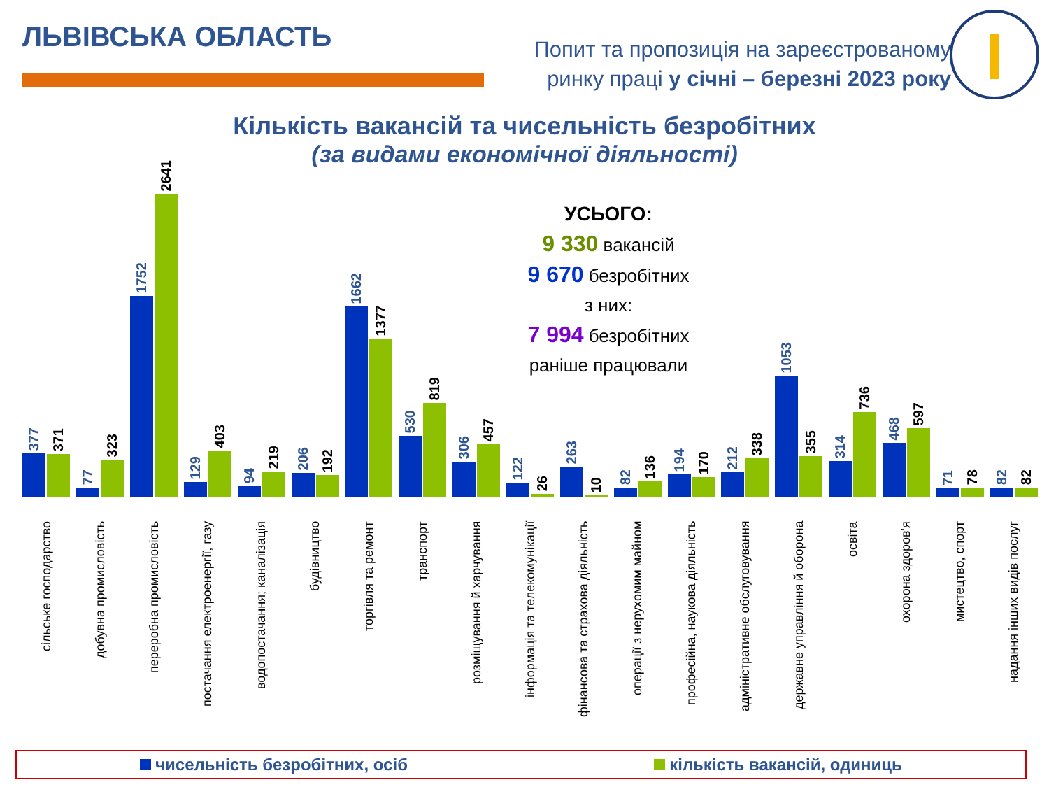ЛЬВІВСЬКА ОБЛАСТЬ
Попит та пропозиція на зареєстрованому
ринку праці у січні – березні 2023 року
Кількість вакансій та чисельність безробітних
(за видами економічної діяльності)
УСЬОГО:
9 330 вакансій
9 670 безробітних
з них:
7 994 безробітних
раніше працювали
377
371
77
323
1752
2641
129
403
94
219
206
192
1662
1377
530
819
306
457
122
26
263
10
82
136
194
170
212
338
1053
355
314
736
468
597
71
78
82
82
сільське господарство
добувна промисловість
переробна промисловість
постачання електроенергії, газу
водопостачання; каналізація
будівництво
торгівля та ремонт
транспорт
розміщування й харчування
інформація та телекомунікації
фінансова та страхова діяльність
операції з нерухомим майном
професійна, наукова діяльність
адміністративне обслуговування
державне управління й оборона
освіта
охорона здоров'я
мистецтво, спорт
надання інших видів послуг
чисельність безробітних, осіб кількість вакансій, одиниць